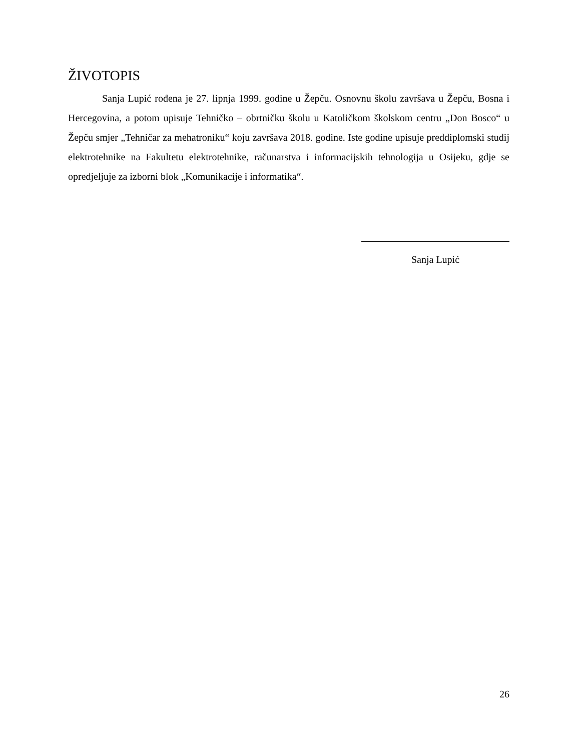ŽIVOTOPIS
Sanja Lupić rođena je 27. lipnja 1999. godine u Žepču. Osnovnu školu završava u Žepču, Bosna i Hercegovina, a potom upisuje Tehničko – obrtničku školu u Katoličkom školskom centru „Don Bosco“ u Žepču smjer „Tehničar za mehatroniku“ koju završava 2018. godine. Iste godine upisuje preddiplomski studij elektrotehnike na Fakultetu elektrotehnike, računarstva i informacijskih tehnologija u Osijeku, gdje se opredjeljuje za izborni blok „Komunikacije i informatika“.
Sanja Lupić
26